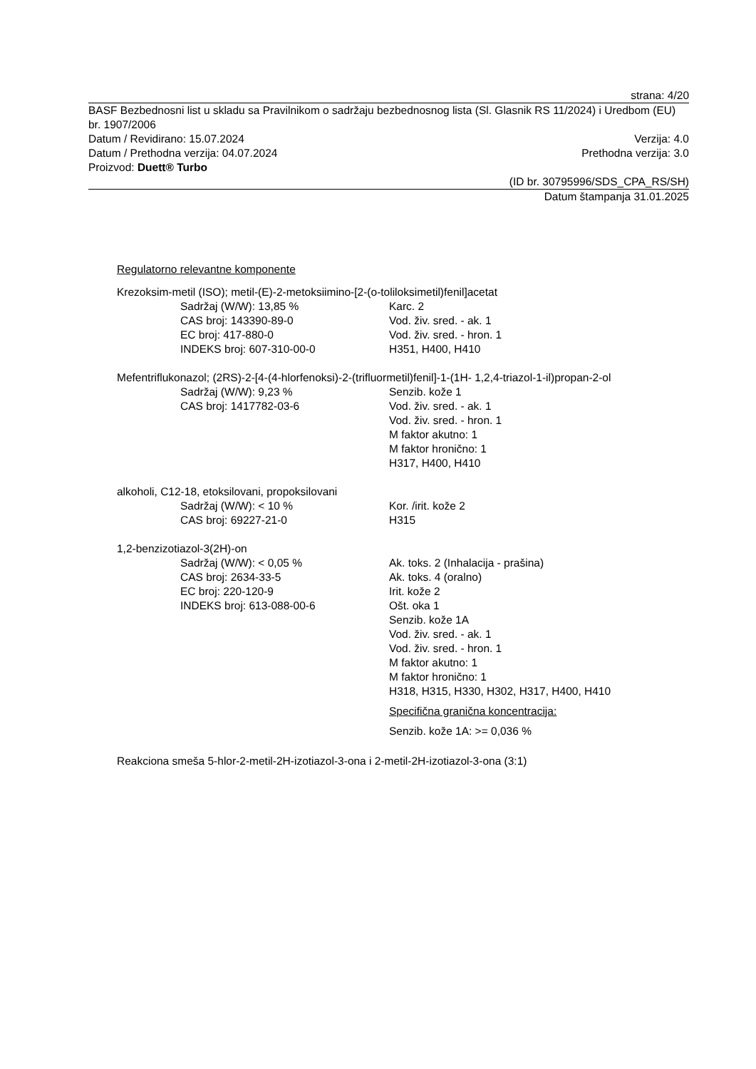strana: 4/20
BASF Bezbednosni list u skladu sa Pravilnikom o sadržaju bezbednosnog lista (Sl. Glasnik RS 11/2024) i Uredbom (EU) br. 1907/2006
Datum / Revidirano: 15.07.2024 Verzija: 4.0
Datum / Prethodna verzija: 04.07.2024 Prethodna verzija: 3.0
Proizvod: Duett® Turbo
(ID br. 30795996/SDS_CPA_RS/SH)
Datum štampanja 31.01.2025
Regulatorno relevantne komponente
Krezoksim-metil (ISO); metil-(E)-2-metoksiimino-[2-(o-toliloksimetil)fenil]acetat
Sadržaj (W/W): 13,85 %
CAS broj: 143390-89-0
EC broj: 417-880-0
INDEKS broj: 607-310-00-0
Karc. 2
Vod. živ. sred. - ak. 1
Vod. živ. sred. - hron. 1
H351, H400, H410
Mefentriflukonazol; (2RS)-2-[4-(4-hlorfenoksi)-2-(trifluormetil)fenil]-1-(1H- 1,2,4-triazol-1-il)propan-2-ol
Sadržaj (W/W): 9,23 %
CAS broj: 1417782-03-6
Senzib. kože 1
Vod. živ. sred. - ak. 1
Vod. živ. sred. - hron. 1
M faktor akutno: 1
M faktor hronično: 1
H317, H400, H410
alkoholi, C12-18, etoksilovani, propoksilovani
Sadržaj (W/W): < 10 %
CAS broj: 69227-21-0
Kor. /irit. kože 2
H315
1,2-benzizotiazol-3(2H)-on
Sadržaj (W/W): < 0,05 %
CAS broj: 2634-33-5
EC broj: 220-120-9
INDEKS broj: 613-088-00-6
Ak. toks. 2 (Inhalacija - prašina)
Ak. toks. 4 (oralno)
Irit. kože 2
Ošt. oka 1
Senzib. kože 1A
Vod. živ. sred. - ak. 1
Vod. živ. sred. - hron. 1
M faktor akutno: 1
M faktor hronično: 1
H318, H315, H330, H302, H317, H400, H410
Specifična granična koncentracija:
Senzib. kože 1A: >= 0,036 %
Reakciona smeša 5-hlor-2-metil-2H-izotiazol-3-ona i 2-metil-2H-izotiazol-3-ona (3:1)